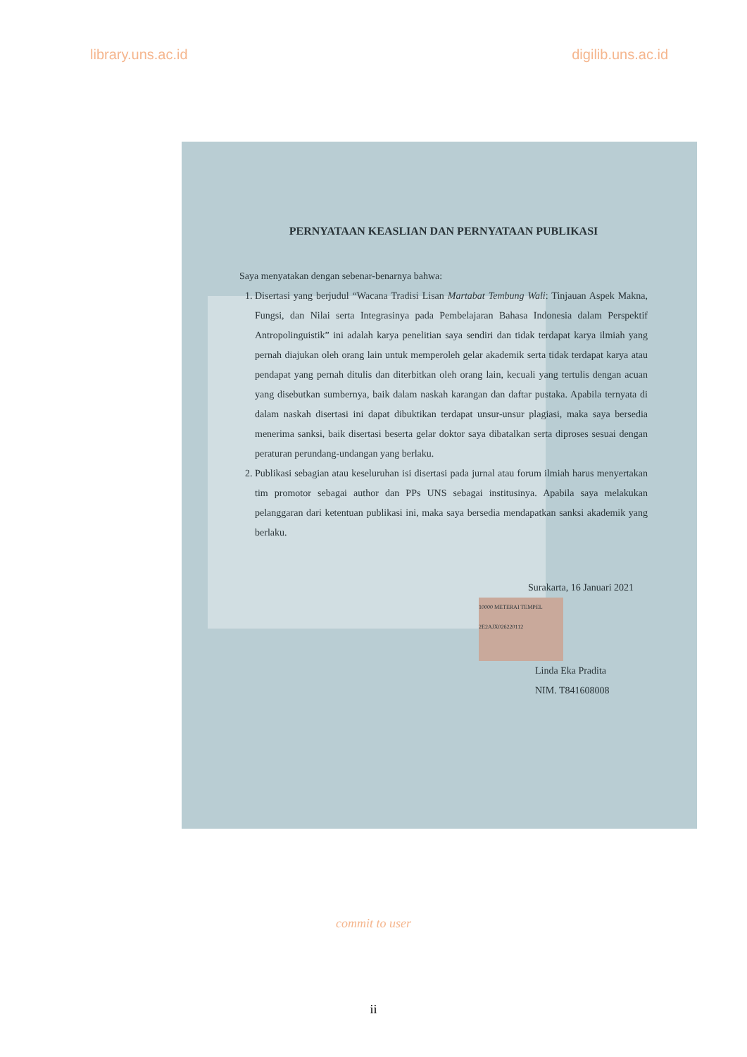library.uns.ac.id digilib.uns.ac.id
PERNYATAAN KEASLIAN DAN PERNYATAAN PUBLIKASI
Saya menyatakan dengan sebenar-benarnya bahwa:
1. Disertasi yang berjudul “Wacana Tradisi Lisan Martabat Tembung Wali: Tinjauan Aspek Makna, Fungsi, dan Nilai serta Integrasinya pada Pembelajaran Bahasa Indonesia dalam Perspektif Antropolinguistik” ini adalah karya penelitian saya sendiri dan tidak terdapat karya ilmiah yang pernah diajukan oleh orang lain untuk memperoleh gelar akademik serta tidak terdapat karya atau pendapat yang pernah ditulis dan diterbitkan oleh orang lain, kecuali yang tertulis dengan acuan yang disebutkan sumbernya, baik dalam naskah karangan dan daftar pustaka. Apabila ternyata di dalam naskah disertasi ini dapat dibuktikan terdapat unsur-unsur plagiasi, maka saya bersedia menerima sanksi, baik disertasi beserta gelar doktor saya dibatalkan serta diproses sesuai dengan peraturan perundang-undangan yang berlaku.
2. Publikasi sebagian atau keseluruhan isi disertasi pada jurnal atau forum ilmiah harus menyertakan tim promotor sebagai author dan PPs UNS sebagai institusinya. Apabila saya melakukan pelanggaran dari ketentuan publikasi ini, maka saya bersedia mendapatkan sanksi akademik yang berlaku.
Surakarta, 16 Januari 2021
10000 METERAI TEMPEL 2E2AJX026220112
Linda Eka Pradita
NIM. T841608008
commit to user
ii